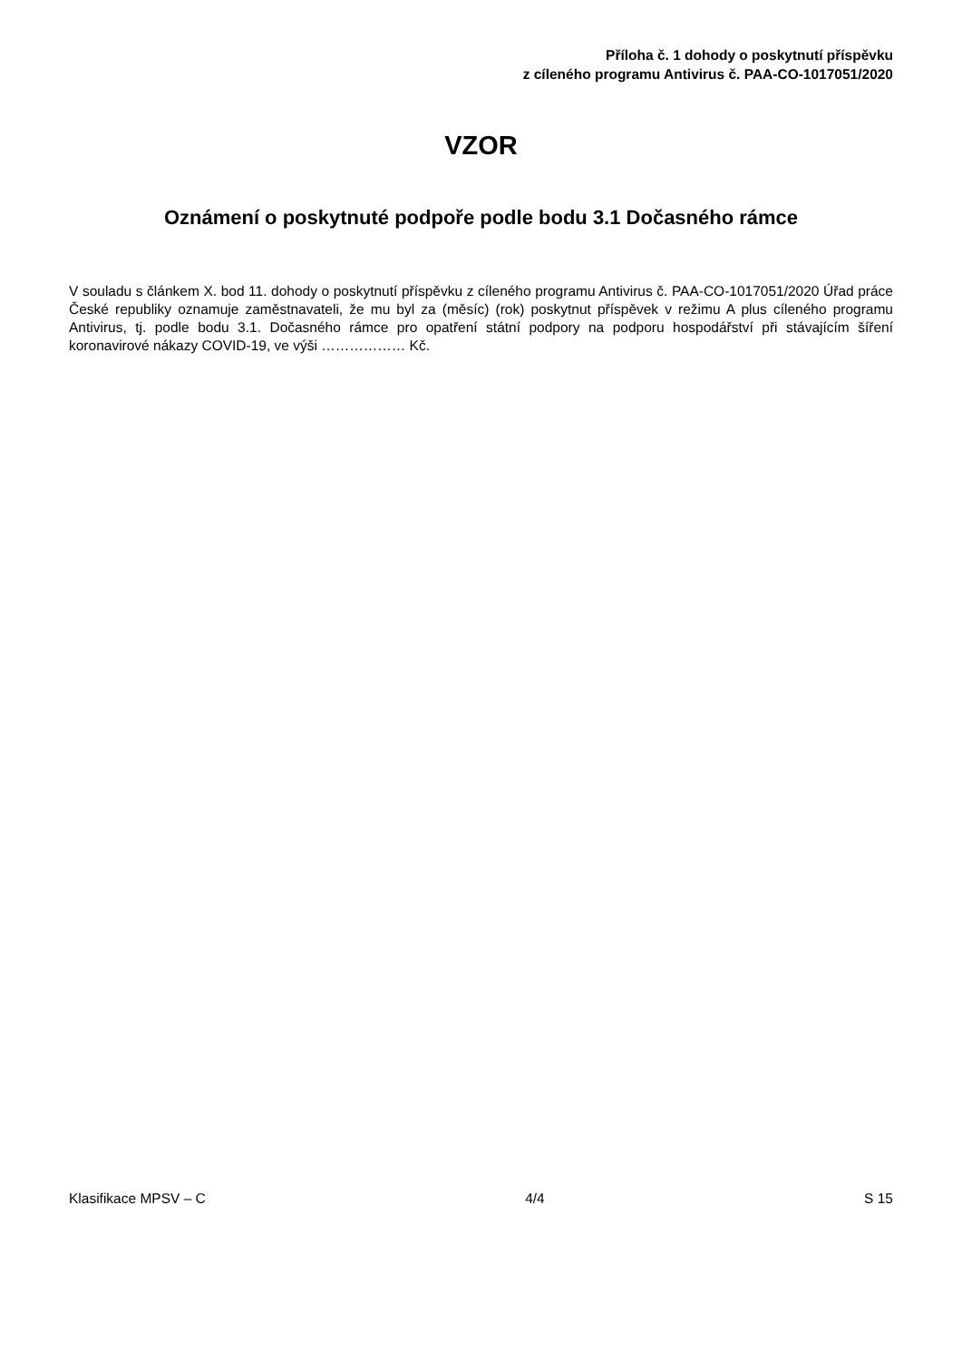Příloha č. 1 dohody o poskytnutí příspěvku
z cíleného programu Antivirus č. PAA-CO-1017051/2020
VZOR
Oznámení o poskytnuté podpoře podle bodu 3.1 Dočasného rámce
V souladu s článkem X. bod 11. dohody o poskytnutí příspěvku z cíleného programu Antivirus č. PAA-CO-1017051/2020 Úřad práce České republiky oznamuje zaměstnavateli, že mu byl za (měsíc) (rok) poskytnut příspěvek v režimu A plus cíleného programu Antivirus, tj. podle bodu 3.1. Dočasného rámce pro opatření státní podpory na podporu hospodářství při stávajícím šíření koronavirové nákazy COVID-19, ve výši ……………… Kč.
Klasifikace MPSV – C 4/4 S 15